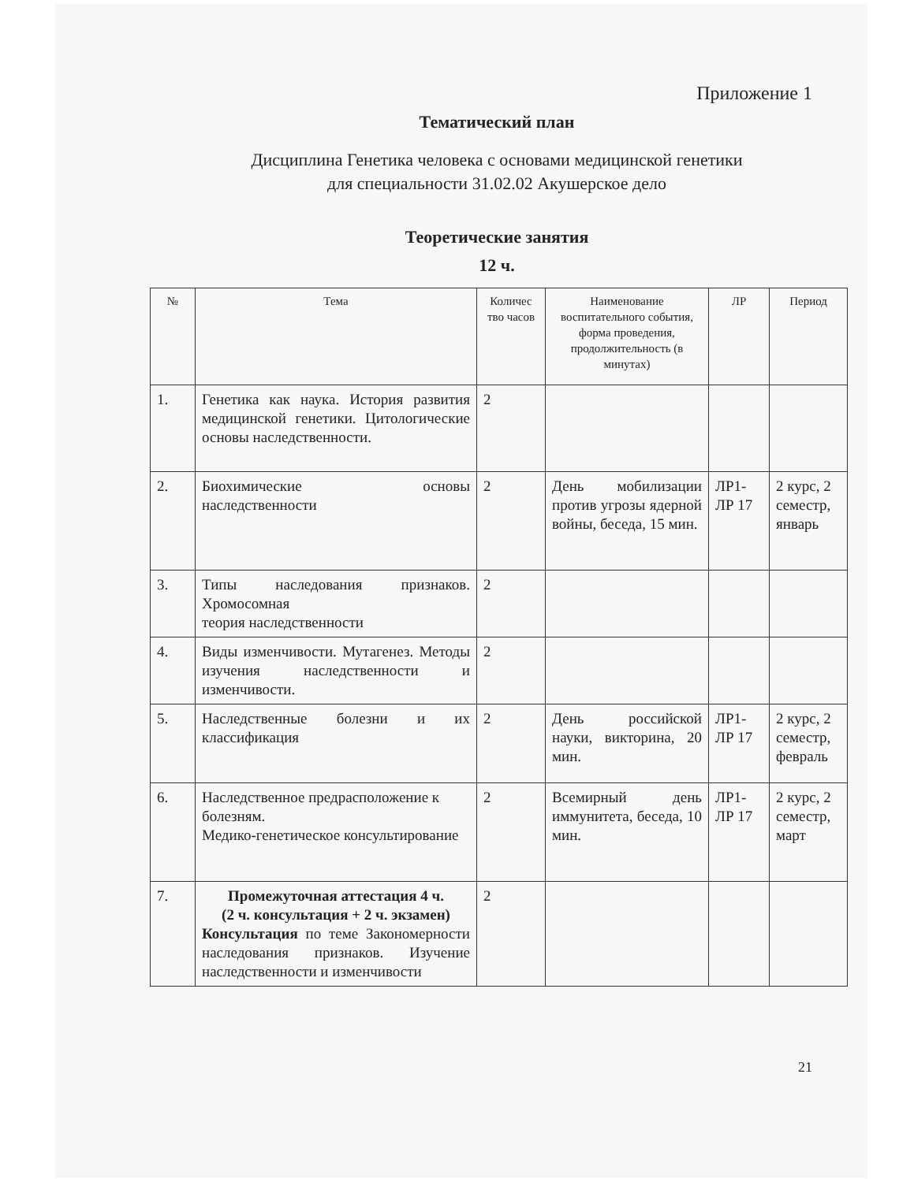Приложение 1
Тематический план
Дисциплина Генетика человека с основами медицинской генетики
для специальности 31.02.02 Акушерское дело
Теоретические занятия
12 ч.
| № | Тема | Количес тво часов | Наименование воспитательного события, форма проведения, продолжительность (в минутах) | ЛР | Период |
| --- | --- | --- | --- | --- | --- |
| 1. | Генетика как наука. История развития медицинской генетики. Цитологические основы наследственности. | 2 | | | |
| 2. | Биохимические основы наследственности | 2 | День мобилизации против угрозы ядерной войны, беседа, 15 мин. | ЛР1-ЛР 17 | 2 курс, 2 семестр, январь |
| 3. | Типы наследования признаков. Хромосомная теория наследственности | 2 | | | |
| 4. | Виды изменчивости. Мутагенез. Методы изучения наследственности и изменчивости. | 2 | | | |
| 5. | Наследственные болезни и их классификация | 2 | День российской науки, викторина, 20 мин. | ЛР1-ЛР 17 | 2 курс, 2 семестр, февраль |
| 6. | Наследственное предрасположение к болезням. Медико-генетическое консультирование | 2 | Всемирный день иммунитета, беседа, 10 мин. | ЛР1-ЛР 17 | 2 курс, 2 семестр, март |
| 7. | Промежуточная аттестация 4 ч. (2 ч. консультация + 2 ч. экзамен) Консультация по теме Закономерности наследования признаков. Изучение наследственности и изменчивости | 2 | | | |
21